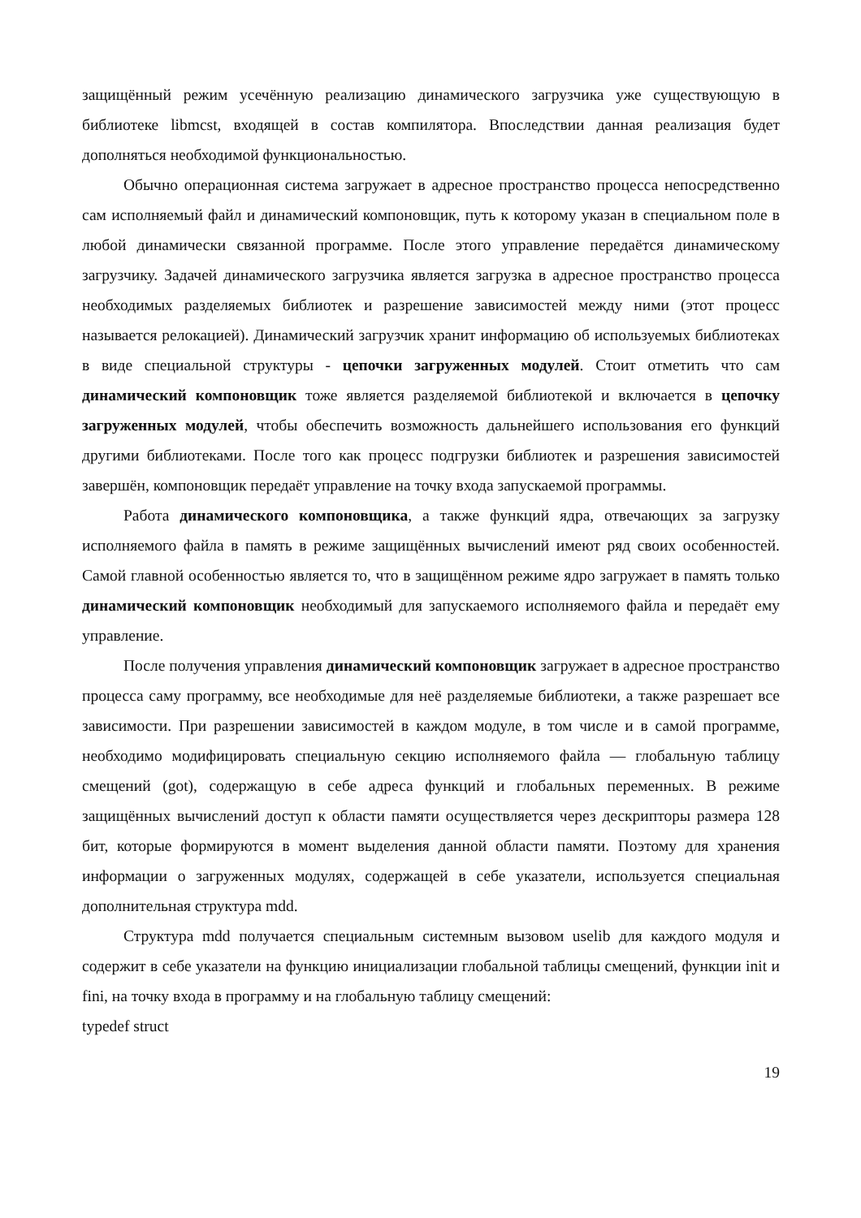защищённый режим усечённую реализацию динамического загрузчика уже существующую в библиотеке libmcst, входящей в состав компилятора. Впоследствии данная реализация будет дополняться необходимой функциональностью.
Обычно операционная система загружает в адресное пространство процесса непосредственно сам исполняемый файл и динамический компоновщик, путь к которому указан в специальном поле в любой динамически связанной программе. После этого управление передаётся динамическому загрузчику. Задачей динамического загрузчика является загрузка в адресное пространство процесса необходимых разделяемых библиотек и разрешение зависимостей между ними (этот процесс называется релокацией). Динамический загрузчик хранит информацию об используемых библиотеках в виде специальной структуры - цепочки загруженных модулей. Стоит отметить что сам динамический компоновщик тоже является разделяемой библиотекой и включается в цепочку загруженных модулей, чтобы обеспечить возможность дальнейшего использования его функций другими библиотеками. После того как процесс подгрузки библиотек и разрешения зависимостей завершён, компоновщик передаёт управление на точку входа запускаемой программы.
Работа динамического компоновщика, а также функций ядра, отвечающих за загрузку исполняемого файла в память в режиме защищённых вычислений имеют ряд своих особенностей. Самой главной особенностью является то, что в защищённом режиме ядро загружает в память только динамический компоновщик необходимый для запускаемого исполняемого файла и передаёт ему управление.
После получения управления динамический компоновщик загружает в адресное пространство процесса саму программу, все необходимые для неё разделяемые библиотеки, а также разрешает все зависимости. При разрешении зависимостей в каждом модуле, в том числе и в самой программе, необходимо модифицировать специальную секцию исполняемого файла — глобальную таблицу смещений (got), содержащую в себе адреса функций и глобальных переменных. В режиме защищённых вычислений доступ к области памяти осуществляется через дескрипторы размера 128 бит, которые формируются в момент выделения данной области памяти. Поэтому для хранения информации о загруженных модулях, содержащей в себе указатели, используется специальная дополнительная структура mdd.
Структура mdd получается специальным системным вызовом uselib для каждого модуля и содержит в себе указатели на функцию инициализации глобальной таблицы смещений, функции init и fini, на точку входа в программу и на глобальную таблицу смещений:
typedef struct
19